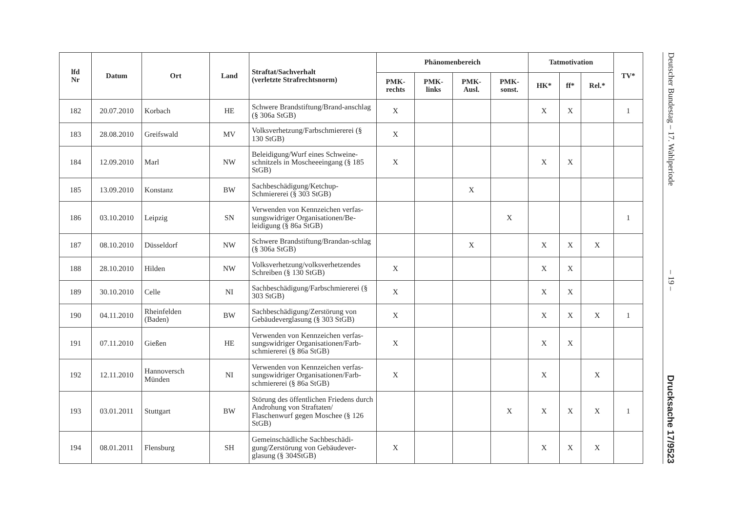| lfd Nr | Datum | Ort | Land | Straftat/Sachverhalt (verletzte Strafrechtsnorm) | Phänomenbereich | | | | Tatmotivation | | | TV* |
| --- | --- | --- | --- | --- | --- | --- | --- | --- | --- | --- | --- | --- |
| | | | | | PMK- rechts | PMK- links | PMK- Ausl. | PMK- sonst. | HK* | ff* | Rel.* | |
| 182 | 20.07.2010 | Korbach | HE | Schwere Brandstiftung/Brand-anschlag (§ 306a StGB) | X | | | | X | X | | 1 |
| 183 | 28.08.2010 | Greifswald | MV | Volksverhetzung/Farbschmiererei (§ 130 StGB) | X | | | | | | | |
| 184 | 12.09.2010 | Marl | NW | Beleidigung/Wurf eines Schweine-schnitzels in Moscheeeingang (§ 185 StGB) | X | | | | X | X | | |
| 185 | 13.09.2010 | Konstanz | BW | Sachbeschädigung/Ketchup-Schmiererei (§ 303 StGB) | | | X | | | | | |
| 186 | 03.10.2010 | Leipzig | SN | Verwenden von Kennzeichen verfas-sungswidriger Organisationen/Be-leidigung (§ 86a StGB) | | | | X | | | | 1 |
| 187 | 08.10.2010 | Düsseldorf | NW | Schwere Brandstiftung/Brandan-schlag (§ 306a StGB) | | | X | | X | X | X | |
| 188 | 28.10.2010 | Hilden | NW | Volksverhetzung/volksverhetzendes Schreiben (§ 130 StGB) | X | | | | X | X | | |
| 189 | 30.10.2010 | Celle | NI | Sachbeschädigung/Farbschmiererei (§ 303 StGB) | X | | | | X | X | | |
| 190 | 04.11.2010 | Rheinfelden (Baden) | BW | Sachbeschädigung/Zerstörung von Gebäudeverglasung (§ 303 StGB) | X | | | | X | X | X | 1 |
| 191 | 07.11.2010 | Gießen | HE | Verwenden von Kennzeichen verfas-sungswidriger Organisationen/Farb-schmiererei (§ 86a StGB) | X | | | | X | X | | |
| 192 | 12.11.2010 | Hannoversch Münden | NI | Verwenden von Kennzeichen verfas-sungswidriger Organisationen/Farb-schmiererei (§ 86a StGB) | X | | | | X | | X | |
| 193 | 03.01.2011 | Stuttgart | BW | Störung des öffentlichen Friedens durch Androhung von Straftaten/ Flaschenwurf gegen Moschee (§ 126 StGB) | | | | X | X | X | X | 1 |
| 194 | 08.01.2011 | Flensburg | SH | Gemeinschädliche Sachbeschädi-gung/Zerstörung von Gebäudever-glasung (§ 304StGB) | X | | | | X | X | X | |
Deutscher Bundestag – 17. Wahlperiode – 19 – Drucksache 17/9523